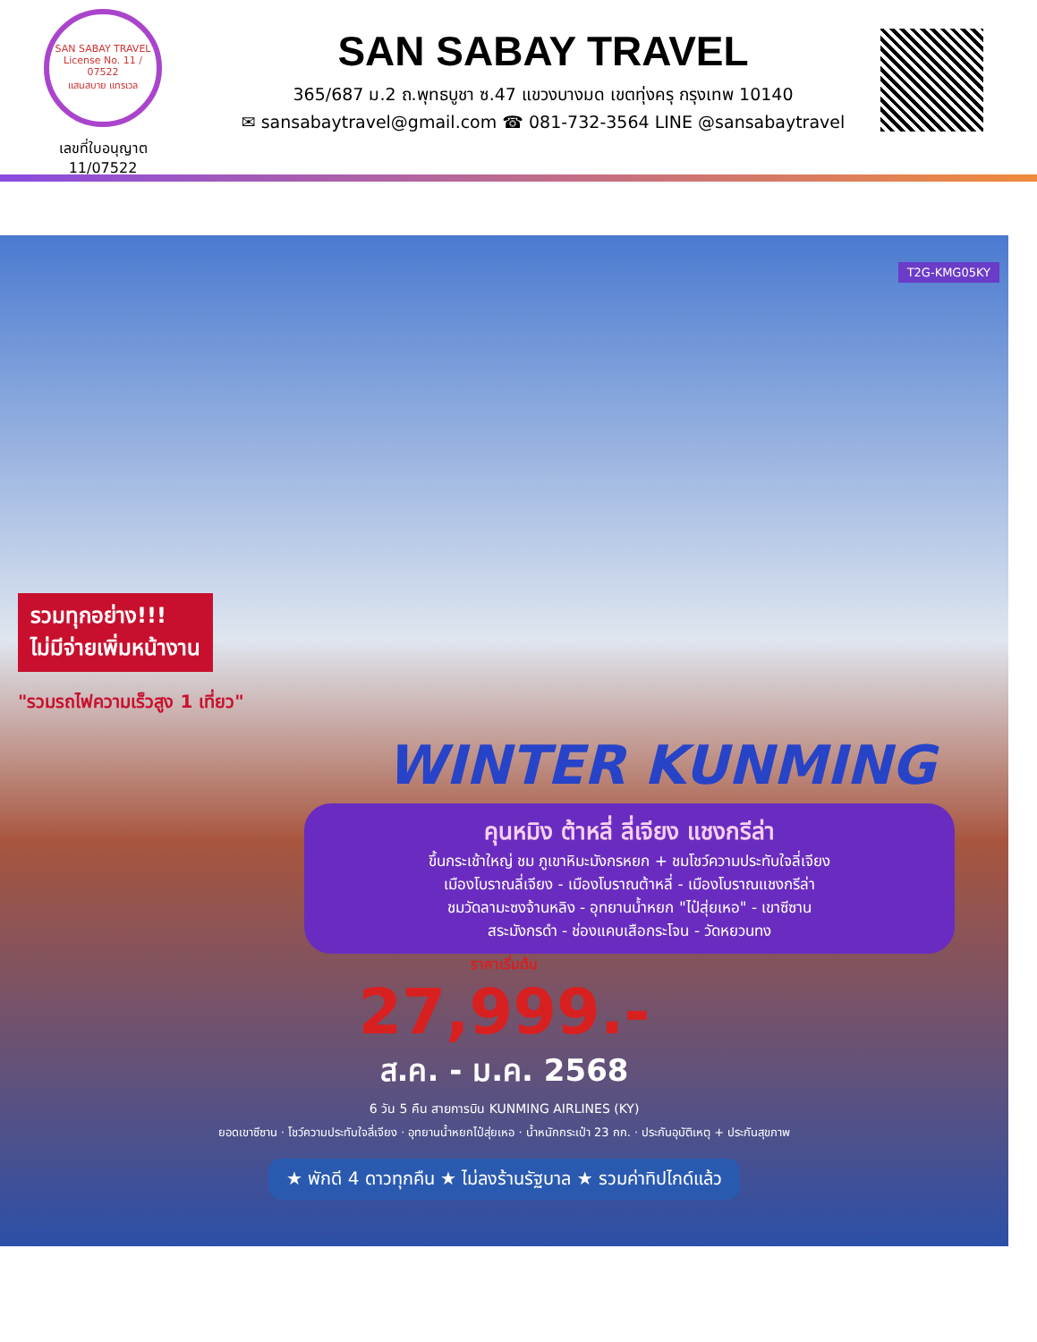SAN SABAY TRAVEL
License No. 11 / 07522
แสนสบาย แทรเวล
เลขที่ใบอนุญาต
11/07522
SAN SABAY TRAVEL
365/687 ม.2 ถ.พุทธบูชา ซ.47 แขวงบางมด เขตทุ่งครุ กรุงเทพ 10140
✉ sansabaytravel@gmail.com ☎ 081-732-3564 LINE @sansabaytravel
T2G-KMG05KY
รวมทุกอย่าง!!!
ไม่มีจ่ายเพิ่มหน้างาน
"รวมรถไฟความเร็วสูง 1 เที่ยว"
WINTER KUNMING
คุนหมิง ต้าหลี่ ลี่เจียง แชงกรีล่า
ขึ้นกระเช้าใหญ่ ชม ภูเขาหิมะมังกรหยก + ชมโชว์ความประทับใจลี่เจียง
เมืองโบราณลี่เจียง - เมืองโบราณต้าหลี่ - เมืองโบราณแชงกรีล่า
ชมวัดลามะซงจ้านหลิง - อุทยานน้ำหยก "ไป๋สุ่ยเหอ" - เขาซีซาน
สระมังกรดำ - ช่องแคบเสือกระโจน - วัดหยวนทง
ราคาเริ่มต้น
27,999.-
ส.ค. - ม.ค. 2568
6 วัน 5 คืน สายการบิน KUNMING AIRLINES (KY)
ยอดเขาซีซาน · โชว์ความประทับใจลี่เจียง · อุทยานน้ำหยกไป๋สุ่ยเหอ · น้ำหนักกระเป๋า 23 กก. · ประกันอุบัติเหตุ + ประกันสุขภาพ
★ พักดี 4 ดาวทุกคืน ★ ไม่ลงร้านรัฐบาล ★ รวมค่าทิปไกด์แล้ว